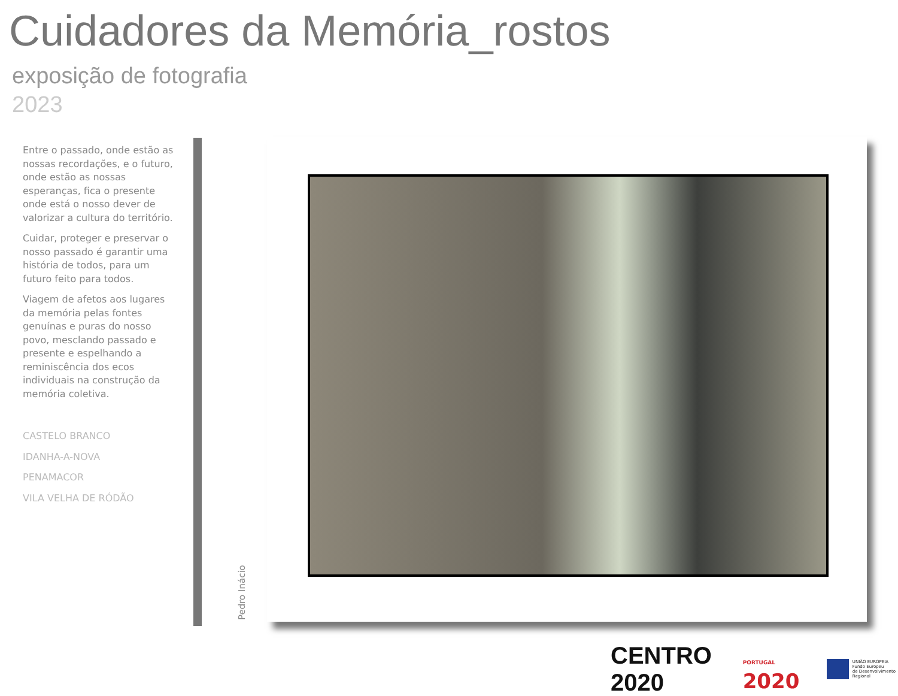Cuidadores da Memória_rostos
exposição de fotografia
2023
Entre o passado, onde estão as nossas recordações, e o futuro, onde estão as nossas esperanças, fica o presente onde está o nosso dever de valorizar a cultura do território.
Cuidar, proteger e preservar o nosso passado é garantir uma história de todos, para um futuro feito para todos.
Viagem de afetos aos lugares da memória pelas fontes genuínas e puras do nosso povo, mesclando passado e presente e espelhando a reminiscência dos ecos individuais na construção da memória coletiva.
CASTELO BRANCO
IDANHA-A-NOVA
PENAMACOR
VILA VELHA DE RÓDÃO
Pedro Inácio
CENTRO 2020 PORTUGAL 2020
UNIÃO EUROPEIA
Fundo Europeu
de Desenvolvimento Regional